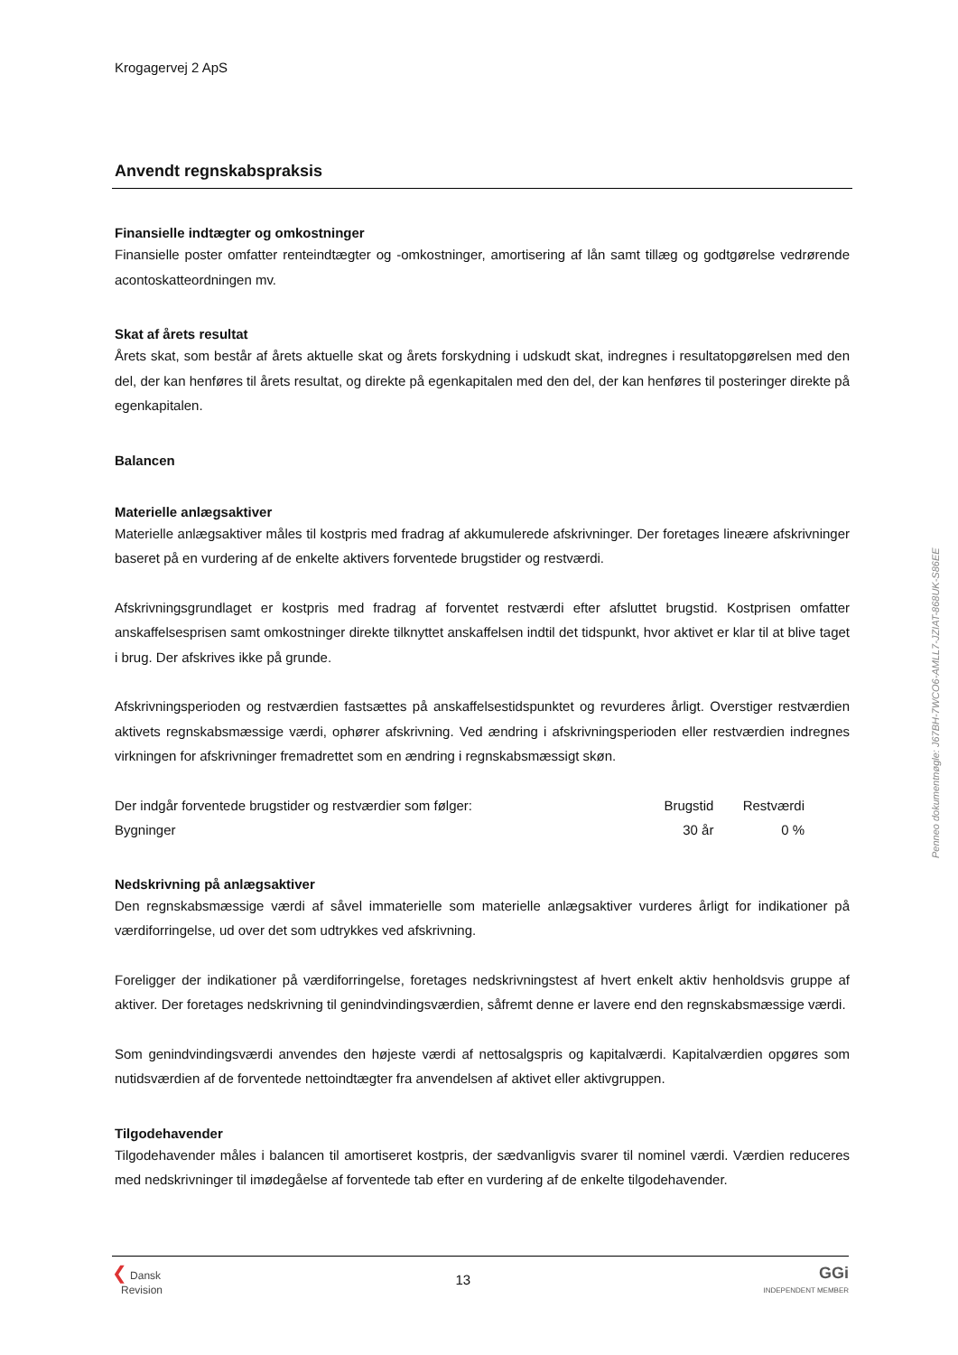Krogagervej 2 ApS
Anvendt regnskabspraksis
Finansielle indtægter og omkostninger
Finansielle poster omfatter renteindtægter og -omkostninger, amortisering af lån samt tillæg og godtgørelse vedrørende acontoskatteordningen mv.
Skat af årets resultat
Årets skat, som består af årets aktuelle skat og årets forskydning i udskudt skat, indregnes i resultatopgørelsen med den del, der kan henføres til årets resultat, og direkte på egenkapitalen med den del, der kan henføres til posteringer direkte på egenkapitalen.
Balancen
Materielle anlægsaktiver
Materielle anlægsaktiver måles til kostpris med fradrag af akkumulerede afskrivninger. Der foretages lineære afskrivninger baseret på en vurdering af de enkelte aktivers forventede brugstider og restværdi.
Afskrivningsgrundlaget er kostpris med fradrag af forventet restværdi efter afsluttet brugstid. Kostprisen omfatter anskaffelsesprisen samt omkostninger direkte tilknyttet anskaffelsen indtil det tidspunkt, hvor aktivet er klar til at blive taget i brug. Der afskrives ikke på grunde.
Afskrivningsperioden og restværdien fastsættes på anskaffelsestidspunktet og revurderes årligt. Overstiger restværdien aktivets regnskabsmæssige værdi, ophører afskrivning. Ved ændring i afskrivningsperioden eller restværdien indregnes virkningen for afskrivninger fremadrettet som en ændring i regnskabsmæssigt skøn.
| Der indgår forventede brugstider og restværdier som følger: | Brugstid | Restværdi |
| Bygninger | 30 år | 0 % |
Nedskrivning på anlægsaktiver
Den regnskabsmæssige værdi af såvel immaterielle som materielle anlægsaktiver vurderes årligt for indikationer på værdiforringelse, ud over det som udtrykkes ved afskrivning.
Foreligger der indikationer på værdiforringelse, foretages nedskrivningstest af hvert enkelt aktiv henholdsvis gruppe af aktiver. Der foretages nedskrivning til genindvindingsværdien, såfremt denne er lavere end den regnskabsmæssige værdi.
Som genindvindingsværdi anvendes den højeste værdi af nettosalgspris og kapitalværdi. Kapitalværdien opgøres som nutidsværdien af de forventede nettoindtægter fra anvendelsen af aktivet eller aktivgruppen.
Tilgodehavender
Tilgodehavender måles i balancen til amortiseret kostpris, der sædvanligvis svarer til nominel værdi. Værdien reduceres med nedskrivninger til imødegåelse af forventede tab efter en vurdering af de enkelte tilgodehavender.
❮ Dansk
Revision
13
GGi
INDEPENDENT MEMBER
Penneo dokumentnøgle: J67BH-7WCO6-AMLL7-JZIAT-868UK-S86EE